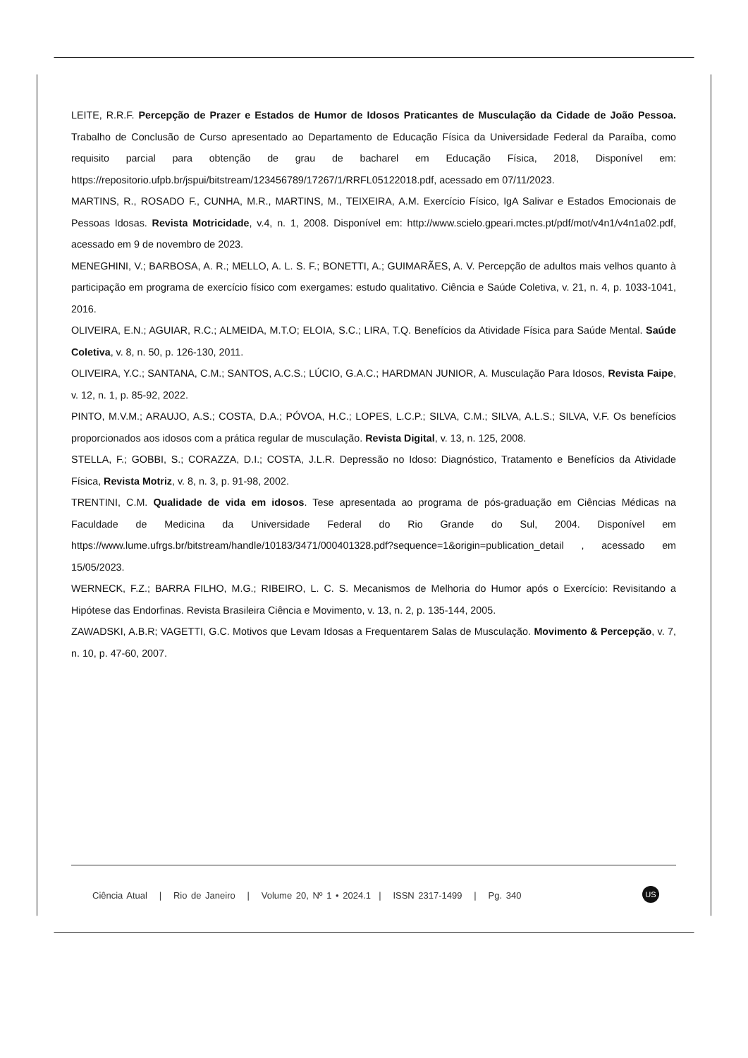LEITE, R.R.F. Percepção de Prazer e Estados de Humor de Idosos Praticantes de Musculação da Cidade de João Pessoa. Trabalho de Conclusão de Curso apresentado ao Departamento de Educação Física da Universidade Federal da Paraíba, como requisito parcial para obtenção de grau de bacharel em Educação Física, 2018, Disponível em: https://repositorio.ufpb.br/jspui/bitstream/123456789/17267/1/RRFL05122018.pdf, acessado em 07/11/2023.
MARTINS, R., ROSADO F., CUNHA, M.R., MARTINS, M., TEIXEIRA, A.M. Exercício Físico, IgA Salivar e Estados Emocionais de Pessoas Idosas. Revista Motricidade, v.4, n. 1, 2008. Disponível em: http://www.scielo.gpeari.mctes.pt/pdf/mot/v4n1/v4n1a02.pdf, acessado em 9 de novembro de 2023.
MENEGHINI, V.; BARBOSA, A. R.; MELLO, A. L. S. F.; BONETTI, A.; GUIMARÃES, A. V. Percepção de adultos mais velhos quanto à participação em programa de exercício físico com exergames: estudo qualitativo. Ciência e Saúde Coletiva, v. 21, n. 4, p. 1033-1041, 2016.
OLIVEIRA, E.N.; AGUIAR, R.C.; ALMEIDA, M.T.O; ELOIA, S.C.; LIRA, T.Q. Benefícios da Atividade Física para Saúde Mental. Saúde Coletiva, v. 8, n. 50, p. 126-130, 2011.
OLIVEIRA, Y.C.; SANTANA, C.M.; SANTOS, A.C.S.; LÚCIO, G.A.C.; HARDMAN JUNIOR, A. Musculação Para Idosos, Revista Faipe, v. 12, n. 1, p. 85-92, 2022.
PINTO, M.V.M.; ARAUJO, A.S.; COSTA, D.A.; PÓVOA, H.C.; LOPES, L.C.P.; SILVA, C.M.; SILVA, A.L.S.; SILVA, V.F. Os benefícios proporcionados aos idosos com a prática regular de musculação. Revista Digital, v. 13, n. 125, 2008.
STELLA, F.; GOBBI, S.; CORAZZA, D.I.; COSTA, J.L.R. Depressão no Idoso: Diagnóstico, Tratamento e Benefícios da Atividade Física, Revista Motriz, v. 8, n. 3, p. 91-98, 2002.
TRENTINI, C.M. Qualidade de vida em idosos. Tese apresentada ao programa de pós-graduação em Ciências Médicas na Faculdade de Medicina da Universidade Federal do Rio Grande do Sul, 2004. Disponível em https://www.lume.ufrgs.br/bitstream/handle/10183/3471/000401328.pdf?sequence=1&origin=publication_detail , acessado em 15/05/2023.
WERNECK, F.Z.; BARRA FILHO, M.G.; RIBEIRO, L. C. S. Mecanismos de Melhoria do Humor após o Exercício: Revisitando a Hipótese das Endorfinas. Revista Brasileira Ciência e Movimento, v. 13, n. 2, p. 135-144, 2005.
ZAWADSKI, A.B.R; VAGETTI, G.C. Motivos que Levam Idosas a Frequentarem Salas de Musculação. Movimento & Percepção, v. 7, n. 10, p. 47-60, 2007.
Ciência Atual | Rio de Janeiro | Volume 20, Nº 1 • 2024.1 | ISSN 2317-1499 | Pg. 340
US